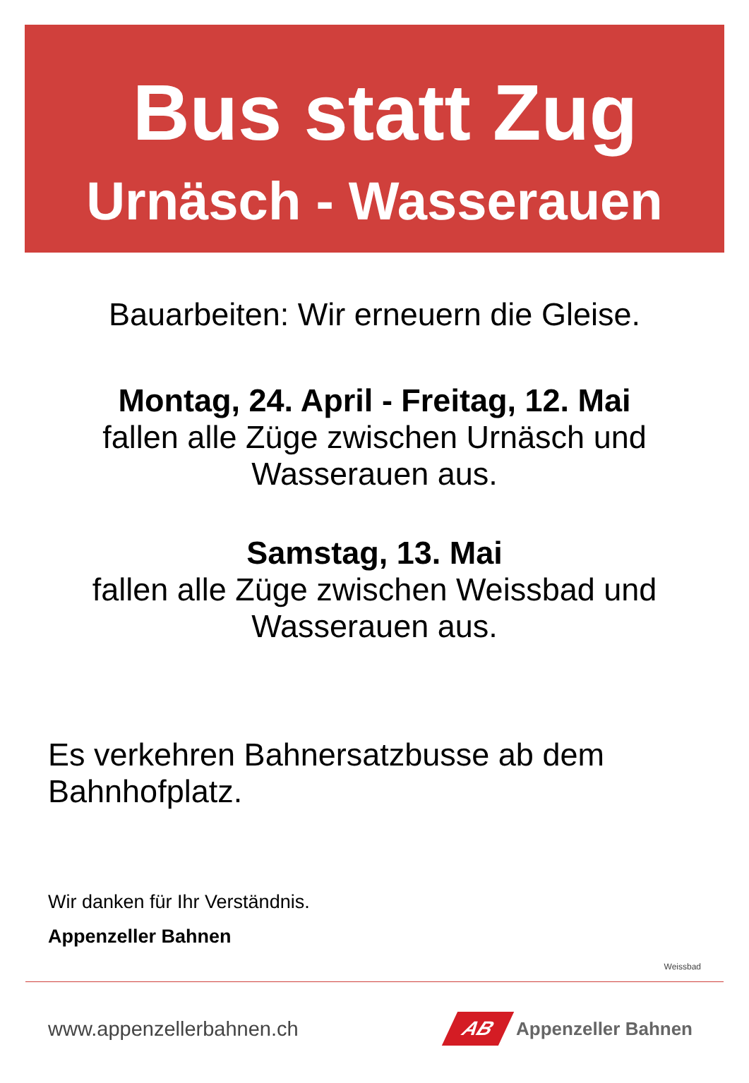Bus statt Zug
Urnäsch - Wasserauen
Bauarbeiten: Wir erneuern die Gleise.
Montag, 24. April - Freitag, 12. Mai
fallen alle Züge zwischen Urnäsch und
Wasserauen aus.
Samstag, 13. Mai
fallen alle Züge zwischen Weissbad und
Wasserauen aus.
Es verkehren Bahnersatzbusse ab dem
Bahnhofplatz.
Wir danken für Ihr Verständnis.
Appenzeller Bahnen
Weissbad
www.appenzellerbahnen.ch AB Appenzeller Bahnen